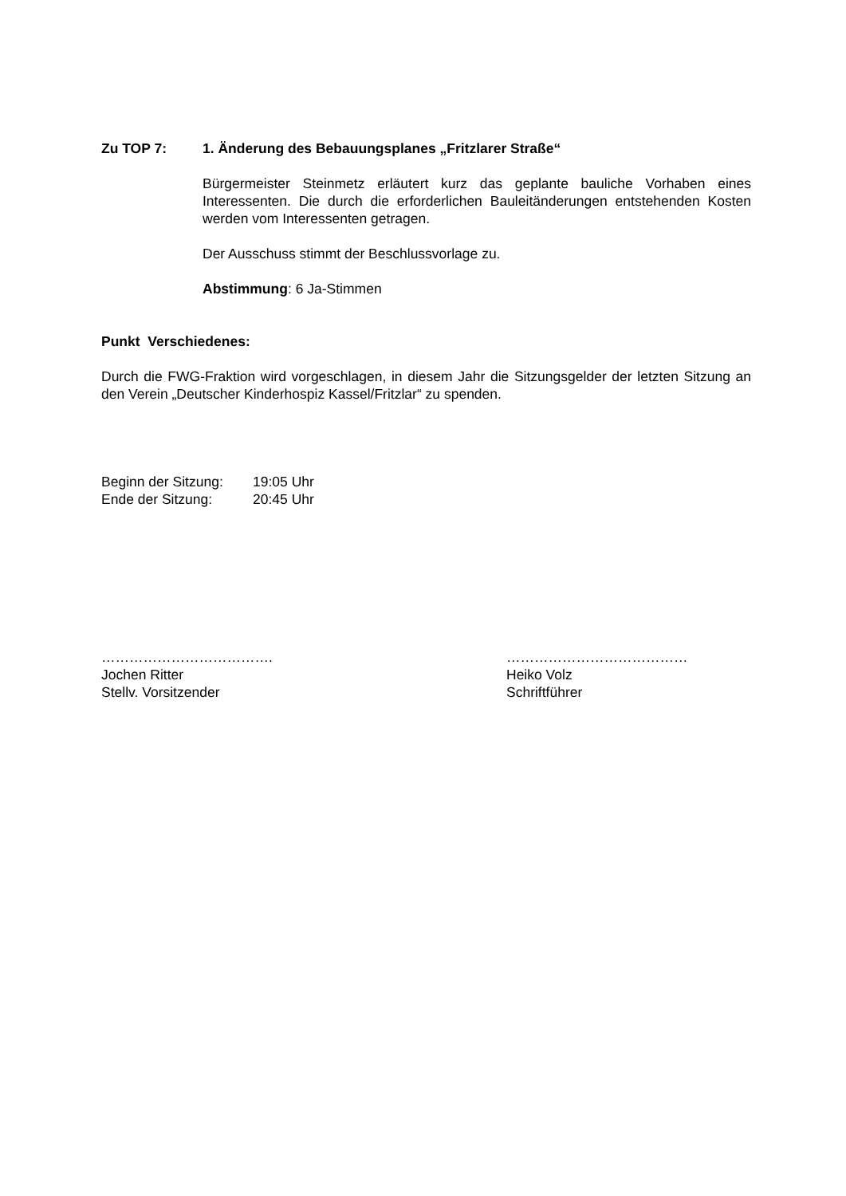Zu TOP 7: 1. Änderung des Bebauungsplanes „Fritzlarer Straße“
Bürgermeister Steinmetz erläutert kurz das geplante bauliche Vorhaben eines Interessenten. Die durch die erforderlichen Bauleitänderungen entstehenden Kosten werden vom Interessenten getragen.
Der Ausschuss stimmt der Beschlussvorlage zu.
Abstimmung: 6 Ja-Stimmen
Punkt Verschiedenes:
Durch die FWG-Fraktion wird vorgeschlagen, in diesem Jahr die Sitzungsgelder der letzten Sitzung an den Verein „Deutscher Kinderhospiz Kassel/Fritzlar“ zu spenden.
Beginn der Sitzung: 19:05 Uhr
Ende der Sitzung: 20:45 Uhr
……………………………….
Jochen Ritter
Stellv. Vorsitzender
…………………………………
Heiko Volz
Schriftführer